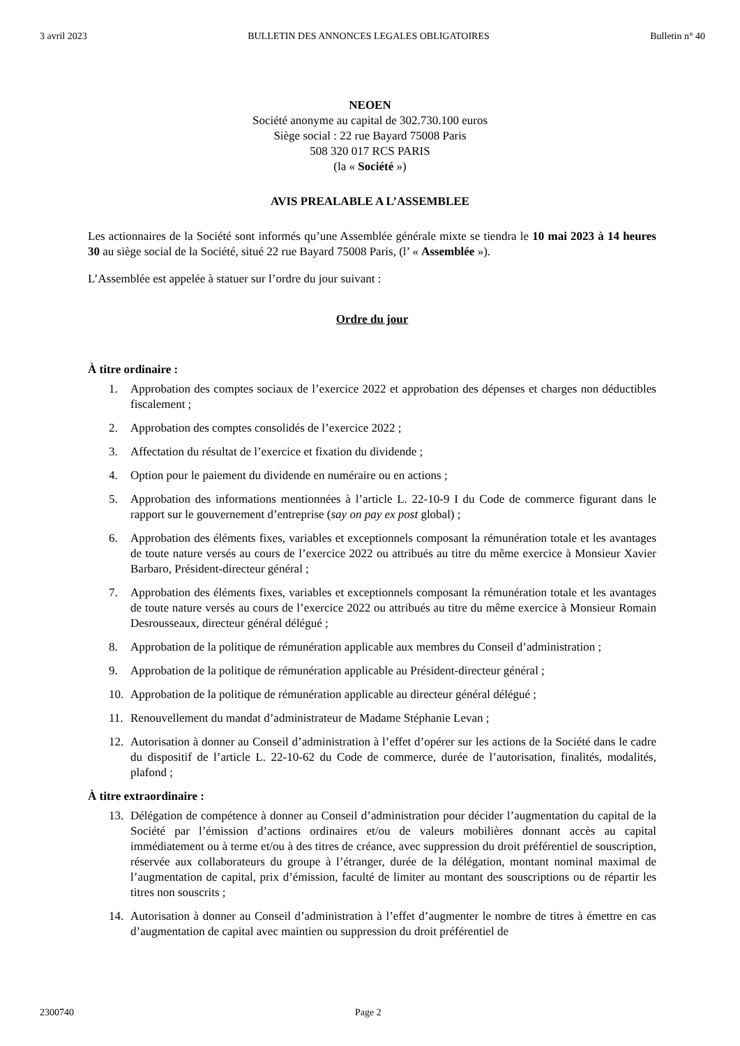3 avril 2023 BULLETIN DES ANNONCES LEGALES OBLIGATOIRES Bulletin n° 40
NEOEN
Société anonyme au capital de 302.730.100 euros
Siège social : 22 rue Bayard 75008 Paris
508 320 017 RCS PARIS
(la « Société »)
AVIS PREALABLE A L’ASSEMBLEE
Les actionnaires de la Société sont informés qu’une Assemblée générale mixte se tiendra le 10 mai 2023 à 14 heures 30 au siège social de la Société, situé 22 rue Bayard 75008 Paris, (l’ « Assemblée »).
L’Assemblée est appelée à statuer sur l’ordre du jour suivant :
Ordre du jour
À titre ordinaire :
1. Approbation des comptes sociaux de l’exercice 2022 et approbation des dépenses et charges non déductibles fiscalement ;
2. Approbation des comptes consolidés de l’exercice 2022 ;
3. Affectation du résultat de l’exercice et fixation du dividende ;
4. Option pour le paiement du dividende en numéraire ou en actions ;
5. Approbation des informations mentionnées à l’article L. 22-10-9 I du Code de commerce figurant dans le rapport sur le gouvernement d’entreprise (say on pay ex post global) ;
6. Approbation des éléments fixes, variables et exceptionnels composant la rémunération totale et les avantages de toute nature versés au cours de l’exercice 2022 ou attribués au titre du même exercice à Monsieur Xavier Barbaro, Président-directeur général ;
7. Approbation des éléments fixes, variables et exceptionnels composant la rémunération totale et les avantages de toute nature versés au cours de l’exercice 2022 ou attribués au titre du même exercice à Monsieur Romain Desrousseaux, directeur général délégué ;
8. Approbation de la politique de rémunération applicable aux membres du Conseil d’administration ;
9. Approbation de la politique de rémunération applicable au Président-directeur général ;
10. Approbation de la politique de rémunération applicable au directeur général délégué ;
11. Renouvellement du mandat d’administrateur de Madame Stéphanie Levan ;
12. Autorisation à donner au Conseil d’administration à l’effet d’opérer sur les actions de la Société dans le cadre du dispositif de l’article L. 22-10-62 du Code de commerce, durée de l’autorisation, finalités, modalités, plafond ;
À titre extraordinaire :
13. Délégation de compétence à donner au Conseil d’administration pour décider l’augmentation du capital de la Société par l’émission d’actions ordinaires et/ou de valeurs mobilières donnant accès au capital immédiatement ou à terme et/ou à des titres de créance, avec suppression du droit préférentiel de souscription, réservée aux collaborateurs du groupe à l’étranger, durée de la délégation, montant nominal maximal de l’augmentation de capital, prix d’émission, faculté de limiter au montant des souscriptions ou de répartir les titres non souscrits ;
14. Autorisation à donner au Conseil d’administration à l’effet d’augmenter le nombre de titres à émettre en cas d’augmentation de capital avec maintien ou suppression du droit préférentiel de
2300740 Page 2